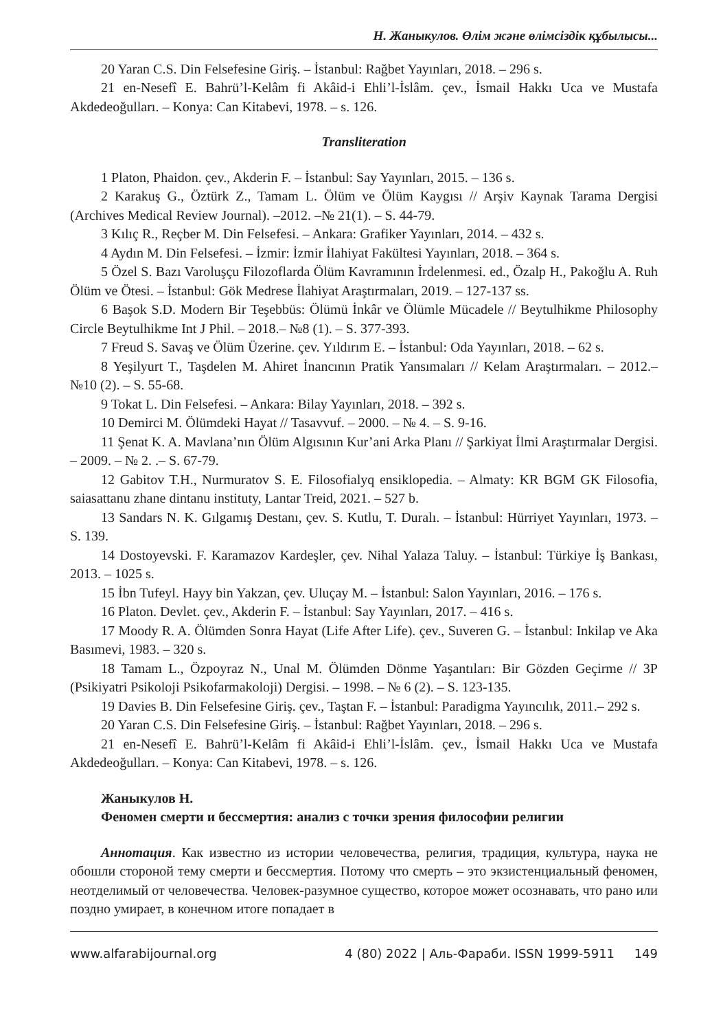Н. Жаныкулов. Өлім және өлімсіздік құбылысы...
20 Yaran C.S. Din Felsefesine Giriş. – İstanbul: Rağbet Yayınları, 2018. – 296 s.
21 en-Nesefî E. Bahrü’l-Kelâm fi Akâid-i Ehli’l-İslâm. çev., İsmail Hakkı Uca ve Mustafa Akdedeoğulları. – Konya: Can Kitabevi, 1978. – s. 126.
Transliteration
1 Platon, Phaidon. çev., Akderin F. – İstanbul: Say Yayınları, 2015. – 136 s.
2 Karakuş G., Öztürk Z., Tamam L. Ölüm ve Ölüm Kaygısı // Arşiv Kaynak Tarama Dergisi (Archives Medical Review Journal). –2012. –№ 21(1). – S. 44-79.
3 Kılıç R., Reçber M. Din Felsefesi. – Ankara: Grafiker Yayınları, 2014. – 432 s.
4 Aydın M. Din Felsefesi. – İzmir: İzmir İlahiyat Fakültesi Yayınları, 2018. – 364 s.
5 Özel S. Bazı Varoluşçu Filozoflarda Ölüm Kavramının İrdelenmesi. ed., Özalp H., Pakoğlu A. Ruh Ölüm ve Ötesi. – İstanbul: Gök Medrese İlahiyat Araştırmaları, 2019. – 127-137 ss.
6 Başok S.D. Modern Bir Teşebbüs: Ölümü İnkâr ve Ölümle Mücadele // Beytulhikme Philosophy Circle Beytulhikme Int J Phil. – 2018.– №8 (1). – S. 377-393.
7 Freud S. Savaş ve Ölüm Üzerine. çev. Yıldırım E. – İstanbul: Oda Yayınları, 2018. – 62 s.
8 Yeşilyurt T., Taşdelen M. Ahiret İnancının Pratik Yansımaları // Kelam Araştırmaları. – 2012.– №10 (2). – S. 55-68.
9 Tokat L. Din Felsefesi. – Ankara: Bilay Yayınları, 2018. – 392 s.
10 Demirci M. Ölümdeki Hayat // Tasavvuf. – 2000. – № 4. – S. 9-16.
11 Şenat K. A. Mavlana’nın Ölüm Algısının Kur’ani Arka Planı // Şarkiyat İlmi Araştırmalar Dergisi. – 2009. – № 2. .– S. 67-79.
12 Gabitov T.H., Nurmuratov S. E. Filosofialyq ensiklopedia. – Almaty: KR BGM GK Filosofia, saiasattanu zhane dintanu instituty, Lantar Treid, 2021. – 527 b.
13 Sandars N. K. Gılgamış Destanı, çev. S. Kutlu, T. Duralı. – İstanbul: Hürriyet Yayınları, 1973. – S. 139.
14 Dostoyevski. F. Karamazov Kardeşler, çev. Nihal Yalaza Taluy. – İstanbul: Türkiye İş Bankası, 2013. – 1025 s.
15 İbn Tufeyl. Hayy bin Yakzan, çev. Uluçay M. – İstanbul: Salon Yayınları, 2016. – 176 s.
16 Platon. Devlet. çev., Akderin F. – İstanbul: Say Yayınları, 2017. – 416 s.
17 Moody R. A. Ölümden Sonra Hayat (Life After Life). çev., Suveren G. – İstanbul: Inkilap ve Aka Basımevi, 1983. – 320 s.
18 Tamam L., Özpoyraz N., Unal M. Ölümden Dönme Yaşantıları: Bir Gözden Geçirme // 3P (Psikiyatri Psikoloji Psikofarmakoloji) Dergisi. – 1998. – № 6 (2). – S. 123-135.
19 Davies B. Din Felsefesine Giriş. çev., Taştan F. – İstanbul: Paradigma Yayıncılık, 2011.– 292 s.
20 Yaran C.S. Din Felsefesine Giriş. – İstanbul: Rağbet Yayınları, 2018. – 296 s.
21 en-Nesefî E. Bahrü’l-Kelâm fi Akâid-i Ehli’l-İslâm. çev., İsmail Hakkı Uca ve Mustafa Akdedeoğulları. – Konya: Can Kitabevi, 1978. – s. 126.
Жаныкулов Н.
Феномен смерти и бессмертия: анализ с точки зрения философии религии
Аннотация. Как известно из истории человечества, религия, традиция, культура, наука не обошли стороной тему смерти и бессмертия. Потому что смерть – это экзистенциальный феномен, неотделимый от человечества. Человек-разумное существо, которое может осознавать, что рано или поздно умирает, в конечном итоге попадает в
www.alfarabijournal.org 4 (80) 2022 | Аль-Фараби. ISSN 1999-5911 149